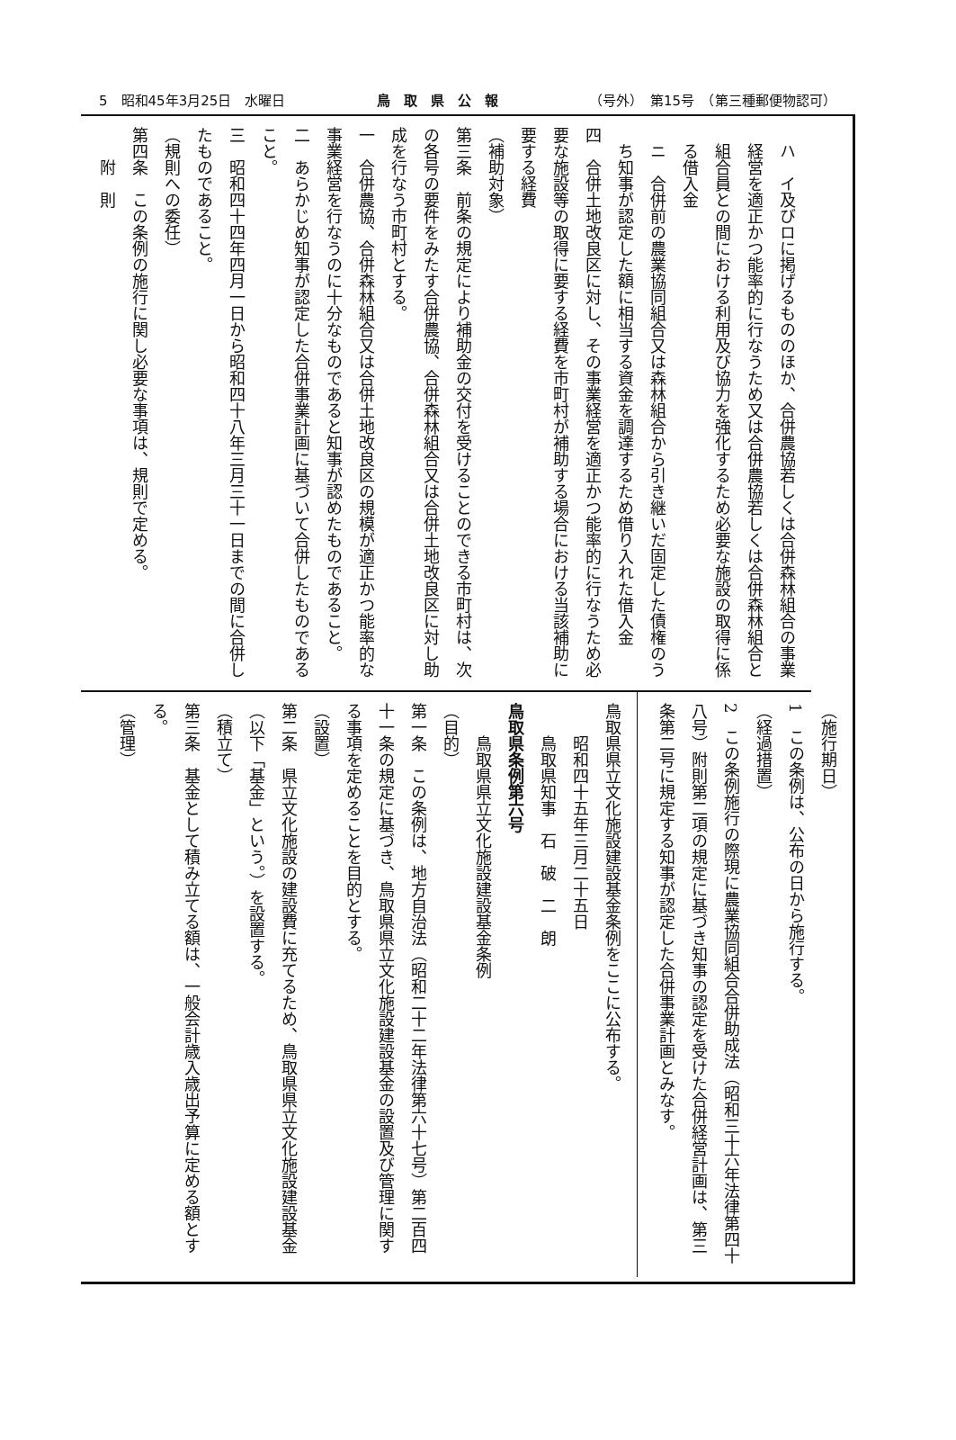5　昭和45年3月25日　水曜日 鳥　取　県　公　報 （号外）　第15号　（第三種郵便物認可）
ハ　イ及びロに掲げるもののほか、合併農協若しくは合併森林組合の事業経営を適正かつ能率的に行なうため又は合併農協若しくは合併森林組合と組合員との間における利用及び協力を強化するため必要な施設の取得に係る借入金
ニ　合併前の農業協同組合又は森林組合から引き継いだ固定した債権のうち知事が認定した額に相当する資金を調達するため借り入れた借入金
四　合併土地改良区に対し、その事業経営を適正かつ能率的に行なうため必要な施設等の取得に要する経費を市町村が補助する場合における当該補助に要する経費
（補助対象）
第三条　前条の規定により補助金の交付を受けることのできる市町村は、次の各号の要件をみたす合併農協、合併森林組合又は合併土地改良区に対し助成を行なう市町村とする。
一　合併農協、合併森林組合又は合併土地改良区の規模が適正かつ能率的な事業経営を行なうのに十分なものであると知事が認めたものであること。
二　あらかじめ知事が認定した合併事業計画に基づいて合併したものであること。
三　昭和四十四年四月一日から昭和四十八年三月三十一日までの間に合併したものであること。
（規則への委任）
第四条　この条例の施行に関し必要な事項は、規則で定める。
附　則
（施行期日）
1　この条例は、公布の日から施行する。
（経過措置）
2　この条例施行の際現に農業協同組合合併助成法（昭和三十六年法律第四十八号）附則第二項の規定に基づき知事の認定を受けた合併経営計画は、第三条第二号に規定する知事が認定した合併事業計画とみなす。
鳥取県県立文化施設建設基金条例をここに公布する。
昭和四十五年三月二十五日
鳥取県知事　石　破　二　朗
鳥取県条例第六号
鳥取県県立文化施設建設基金条例
（目的）
第一条　この条例は、地方自治法（昭和二十二年法律第六十七号）第二百四十一条の規定に基づき、鳥取県県立文化施設建設基金の設置及び管理に関する事項を定めることを目的とする。
（設置）
第二条　県立文化施設の建設費に充てるため、鳥取県県立文化施設建設基金（以下「基金」という。）を設置する。
（積立て）
第三条　基金として積み立てる額は、一般会計歳入歳出予算に定める額とする。
（管理）